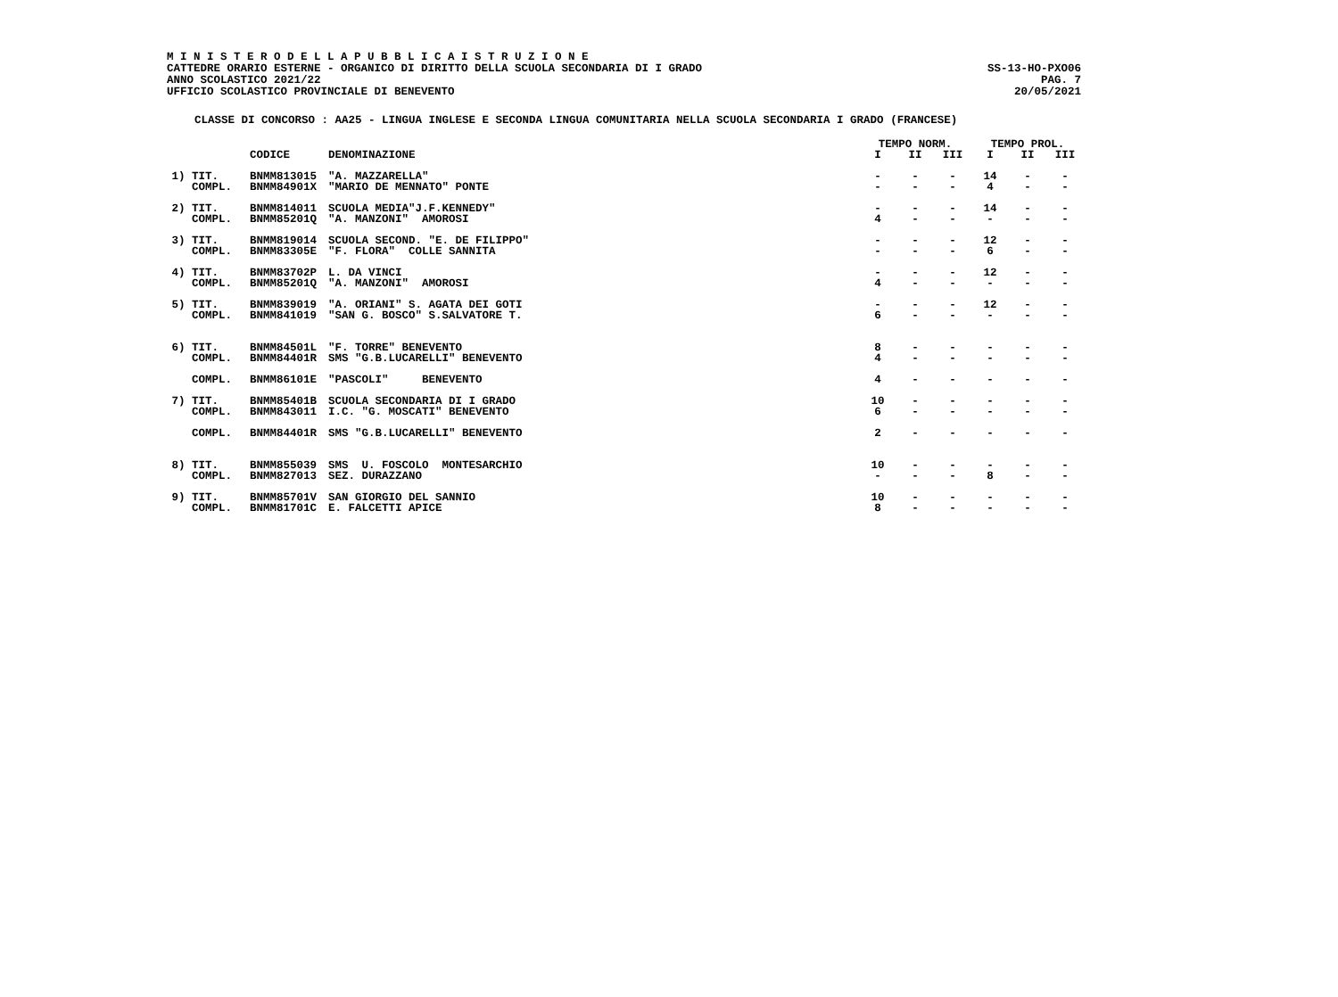M I N I S T E R O D E L L A P U B B L I C A I S T R U Z I O N E
CATTEDRE ORARIO ESTERNE - ORGANICO DI DIRITTO DELLA SCUOLA SECONDARIA DI I GRADO SS-13-HO-PXO06
ANNO SCOLASTICO 2021/22 PAG. 7
UFFICIO SCOLASTICO PROVINCIALE DI BENEVENTO 20/05/2021
CLASSE DI CONCORSO : AA25 - LINGUA INGLESE E SECONDA LINGUA COMUNITARIA NELLA SCUOLA SECONDARIA I GRADO (FRANCESE)
| | | | TEMPO NORM. | | | TEMPO PROL. | | |
| --- | --- | --- | --- | --- | --- | --- | --- | --- |
| | CODICE | DENOMINAZIONE | I | II | III | I | II | III |
| 1) TIT. | BNMM813015 | "A. MAZZARELLA" | - | - | - | 14 | - | - |
| COMPL. | BNMM84901X | "MARIO DE MENNATO" PONTE | - | - | - | 4 | - | - |
| 2) TIT. | BNMM814011 | SCUOLA MEDIA"J.F.KENNEDY" | - | - | - | 14 | - | - |
| COMPL. | BNMM85201Q | "A. MANZONI" AMOROSI | 4 | - | - | - | - | - |
| 3) TIT. | BNMM819014 | SCUOLA SECOND. "E. DE FILIPPO" | - | - | - | 12 | - | - |
| COMPL. | BNMM83305E | "F. FLORA" COLLE SANNITA | - | - | - | 6 | - | - |
| 4) TIT. | BNMM83702P | L. DA VINCI | - | - | - | 12 | - | - |
| COMPL. | BNMM85201Q | "A. MANZONI" AMOROSI | 4 | - | - | - | - | - |
| 5) TIT. | BNMM839019 | "A. ORIANI" S. AGATA DEI GOTI | - | - | - | 12 | - | - |
| COMPL. | BNMM841019 | "SAN G. BOSCO" S.SALVATORE T. | 6 | - | - | - | - | - |
| 6) TIT. | BNMM84501L | "F. TORRE" BENEVENTO | 8 | - | - | - | - | - |
| COMPL. | BNMM84401R | SMS "G.B.LUCARELLI" BENEVENTO | 4 | - | - | - | - | - |
| COMPL. | BNMM86101E | "PASCOLI" BENEVENTO | 4 | - | - | - | - | - |
| 7) TIT. | BNMM85401B | SCUOLA SECONDARIA DI I GRADO | 10 | - | - | - | - | - |
| COMPL. | BNMM843011 | I.C. "G. MOSCATI" BENEVENTO | 6 | - | - | - | - | - |
| COMPL. | BNMM84401R | SMS "G.B.LUCARELLI" BENEVENTO | 2 | - | - | - | - | - |
| 8) TIT. | BNMM855039 | SMS U. FOSCOLO MONTESARCHIO | 10 | - | - | - | - | - |
| COMPL. | BNMM827013 | SEZ. DURAZZANO | - | - | - | 8 | - | - |
| 9) TIT. | BNMM85701V | SAN GIORGIO DEL SANNIO | 10 | - | - | - | - | - |
| COMPL. | BNMM81701C | E. FALCETTI APICE | 8 | - | - | - | - | - |